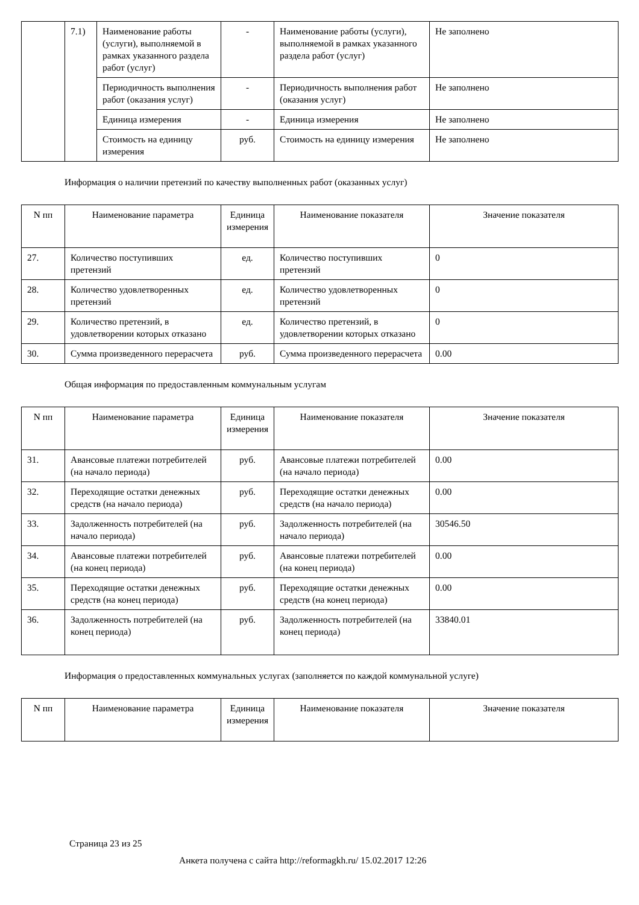| | 7.1) | Наименование работы (услуги), выполняемой в рамках указанного раздела работ (услуг) | - | Наименование работы (услуги), выполняемой в рамках указанного раздела работ (услуг) | Не заполнено |
| | | Периодичность выполнения работ (оказания услуг) | - | Периодичность выполнения работ (оказания услуг) | Не заполнено |
| | | Единица измерения | - | Единица измерения | Не заполнено |
| | | Стоимость на единицу измерения | руб. | Стоимость на единицу измерения | Не заполнено |
Информация о наличии претензий по качеству выполненных работ (оказанных услуг)
| N пп | Наименование параметра | Единица измерения | Наименование показателя | Значение показателя |
| --- | --- | --- | --- | --- |
| 27. | Количество поступивших претензий | ед. | Количество поступивших претензий | 0 |
| 28. | Количество удовлетворенных претензий | ед. | Количество удовлетворенных претензий | 0 |
| 29. | Количество претензий, в удовлетворении которых отказано | ед. | Количество претензий, в удовлетворении которых отказано | 0 |
| 30. | Сумма произведенного перерасчета | руб. | Сумма произведенного перерасчета | 0.00 |
Общая информация по предоставленным коммунальным услугам
| N пп | Наименование параметра | Единица измерения | Наименование показателя | Значение показателя |
| --- | --- | --- | --- | --- |
| 31. | Авансовые платежи потребителей (на начало периода) | руб. | Авансовые платежи потребителей (на начало периода) | 0.00 |
| 32. | Переходящие остатки денежных средств (на начало периода) | руб. | Переходящие остатки денежных средств (на начало периода) | 0.00 |
| 33. | Задолженность потребителей (на начало периода) | руб. | Задолженность потребителей (на начало периода) | 30546.50 |
| 34. | Авансовые платежи потребителей (на конец периода) | руб. | Авансовые платежи потребителей (на конец периода) | 0.00 |
| 35. | Переходящие остатки денежных средств (на конец периода) | руб. | Переходящие остатки денежных средств (на конец периода) | 0.00 |
| 36. | Задолженность потребителей (на конец периода) | руб. | Задолженность потребителей (на конец периода) | 33840.01 |
Информация о предоставленных коммунальных услугах (заполняется по каждой коммунальной услуге)
| N пп | Наименование параметра | Единица измерения | Наименование показателя | Значение показателя |
| --- | --- | --- | --- | --- |
Страница 23 из 25
Анкета получена с сайта http://reformagkh.ru/ 15.02.2017 12:26